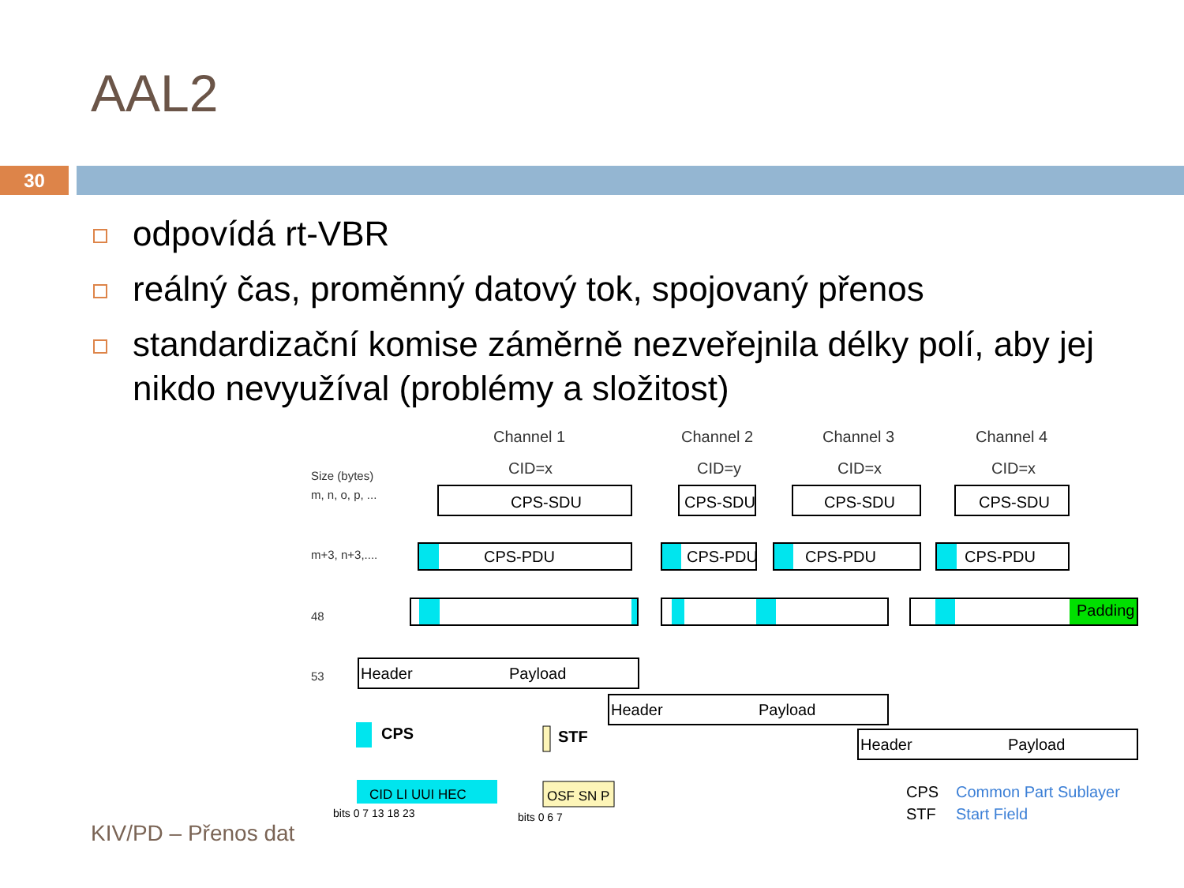AAL2
30
odpovídá rt-VBR
reálný čas, proměnný datový tok, spojovaný přenos
standardizační komise záměrně nezveřejnila délky polí, aby jej nikdo nevyužíval (problémy a složitost)
Channel 1
Channel 2
Channel 3
Channel 4
CID=x
CID=y
CID=x
CID=x
Size (bytes)
m, n, o, p, ...
m+3, n+3,....
48
53
CPS-SDU
CPS-SDU
CPS-SDU
CPS-SDU
CPS-PDU
CPS-PDU
CPS-PDU
CPS-PDU
Padding
Header
Payload
Header
Payload
Header
Payload
CPS
STF
CID LI UUI HEC
OSF SN P
bits 0 7 13 18 23
bits 0 6 7
CPS
STF
Common Part Sublayer
Start Field
KIV/PD – Přenos dat